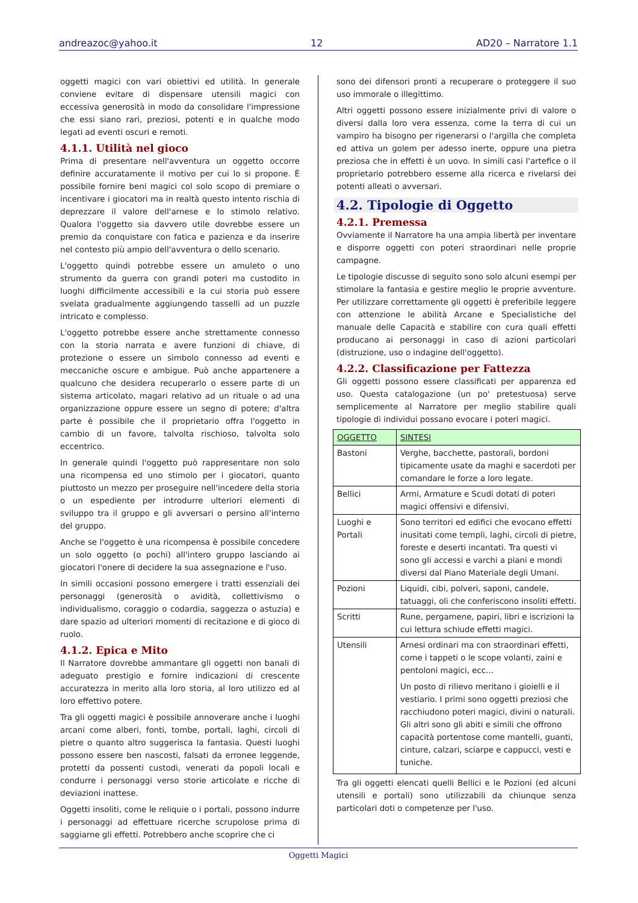andreazoc@yahoo.it 12 AD20 – Narratore 1.1
oggetti magici con vari obiettivi ed utilità. In generale conviene evitare di dispensare utensili magici con eccessiva generosità in modo da consolidare l'impressione che essi siano rari, preziosi, potenti e in qualche modo legati ad eventi oscuri e remoti.
4.1.1. Utilità nel gioco
Prima di presentare nell'avventura un oggetto occorre definire accuratamente il motivo per cui lo si propone. È possibile fornire beni magici col solo scopo di premiare o incentivare i giocatori ma in realtà questo intento rischia di deprezzare il valore dell'arnese e lo stimolo relativo. Qualora l'oggetto sia davvero utile dovrebbe essere un premio da conquistare con fatica e pazienza e da inserire nel contesto più ampio dell'avventura o dello scenario.
L'oggetto quindi potrebbe essere un amuleto o uno strumento da guerra con grandi poteri ma custodito in luoghi difficilmente accessibili e la cui storia può essere svelata gradualmente aggiungendo tasselli ad un puzzle intricato e complesso.
L'oggetto potrebbe essere anche strettamente connesso con la storia narrata e avere funzioni di chiave, di protezione o essere un simbolo connesso ad eventi e meccaniche oscure e ambigue. Può anche appartenere a qualcuno che desidera recuperarlo o essere parte di un sistema articolato, magari relativo ad un rituale o ad una organizzazione oppure essere un segno di potere; d'altra parte è possibile che il proprietario offra l'oggetto in cambio di un favore, talvolta rischioso, talvolta solo eccentrico.
In generale quindi l'oggetto può rappresentare non solo una ricompensa ed uno stimolo per i giocatori, quanto piuttosto un mezzo per proseguire nell'incedere della storia o un espediente per introdurre ulteriori elementi di sviluppo tra il gruppo e gli avversari o persino all'interno del gruppo.
Anche se l'oggetto è una ricompensa è possibile concedere un solo oggetto (o pochi) all'intero gruppo lasciando ai giocatori l'onere di decidere la sua assegnazione e l'uso.
In simili occasioni possono emergere i tratti essenziali dei personaggi (generosità o avidità, collettivismo o individualismo, coraggio o codardia, saggezza o astuzia) e dare spazio ad ulteriori momenti di recitazione e di gioco di ruolo.
4.1.2. Epica e Mito
Il Narratore dovrebbe ammantare gli oggetti non banali di adeguato prestigio e fornire indicazioni di crescente accuratezza in merito alla loro storia, al loro utilizzo ed al loro effettivo potere.
Tra gli oggetti magici è possibile annoverare anche i luoghi arcani come alberi, fonti, tombe, portali, laghi, circoli di pietre o quanto altro suggerisca la fantasia. Questi luoghi possono essere ben nascosti, falsati da erronee leggende, protetti da possenti custodi, venerati da popoli locali e condurre i personaggi verso storie articolate e ricche di deviazioni inattese.
Oggetti insoliti, come le reliquie o i portali, possono indurre i personaggi ad effettuare ricerche scrupolose prima di saggiarne gli effetti. Potrebbero anche scoprire che ci
sono dei difensori pronti a recuperare o proteggere il suo uso immorale o illegittimo.
Altri oggetti possono essere inizialmente privi di valore o diversi dalla loro vera essenza, come la terra di cui un vampiro ha bisogno per rigenerarsi o l'argilla che completa ed attiva un golem per adesso inerte, oppure una pietra preziosa che in effetti è un uovo. In simili casi l'artefice o il proprietario potrebbero esserne alla ricerca e rivelarsi dei potenti alleati o avversari.
4.2. Tipologie di Oggetto
4.2.1. Premessa
Ovviamente il Narratore ha una ampia libertà per inventare e disporre oggetti con poteri straordinari nelle proprie campagne.
Le tipologie discusse di seguito sono solo alcuni esempi per stimolare la fantasia e gestire meglio le proprie avventure. Per utilizzare correttamente gli oggetti è preferibile leggere con attenzione le abilità Arcane e Specialistiche del manuale delle Capacità e stabilire con cura quali effetti producano ai personaggi in caso di azioni particolari (distruzione, uso o indagine dell'oggetto).
4.2.2. Classificazione per Fattezza
Gli oggetti possono essere classificati per apparenza ed uso. Questa catalogazione (un po' pretestuosa) serve semplicemente al Narratore per meglio stabilire quali tipologie di individui possano evocare i poteri magici.
| OGGETTO | SINTESI |
| --- | --- |
| Bastoni | Verghe, bacchette, pastorali, bordoni tipicamente usate da maghi e sacerdoti per comandare le forze a loro legate. |
| Bellici | Armi, Armature e Scudi dotati di poteri magici offensivi e difensivi. |
| Luoghi e Portali | Sono territori ed edifici che evocano effetti inusitati come templi, laghi, circoli di pietre, foreste e deserti incantati. Tra questi vi sono gli accessi e varchi a piani e mondi diversi dal Piano Materiale degli Umani. |
| Pozioni | Liquidi, cibi, polveri, saponi, candele, tatuaggi, oli che conferiscono insoliti effetti. |
| Scritti | Rune, pergamene, papiri, libri e iscrizioni la cui lettura schiude effetti magici. |
| Utensili | Arnesi ordinari ma con straordinari effetti, come i tappeti o le scope volanti, zaini e pentoloni magici, ecc… Un posto di rilievo meritano i gioielli e il vestiario. I primi sono oggetti preziosi che racchiudono poteri magici, divini o naturali. Gli altri sono gli abiti e simili che offrono capacità portentose come mantelli, guanti, cinture, calzari, sciarpe e cappucci, vesti e tuniche. |
Tra gli oggetti elencati quelli Bellici e le Pozioni (ed alcuni utensili e portali) sono utilizzabili da chiunque senza particolari doti o competenze per l'uso.
Oggetti Magici